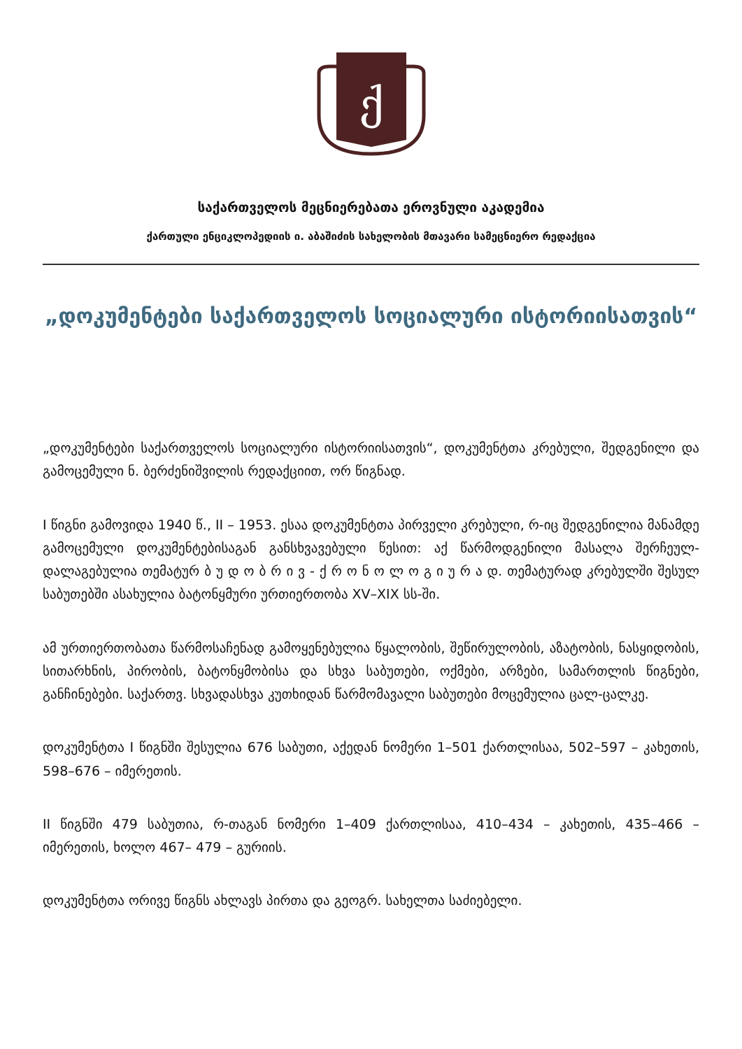ქ
საქართველოს მეცნიერებათა ეროვნული აკადემია
ქართული ენციკლოპედიის ი. აბაშიძის სახელობის მთავარი სამეცნიერო რედაქცია
„დოკუმენტები საქართველოს სოციალური ისტორიისათვის“
„დოკუმენტები საქართველოს სოციალური ისტორიისათვის“, დოკუმენტთა კრებული, შედგენილი და გამოცემული ნ. ბერძენიშვილის რედაქციით, ორ წიგნად.
I წიგნი გამოვიდა 1940 წ., II – 1953. ესაა დოკუმენტთა პირველი კრებული, რ-იც შედგენილია მანამდე გამოცემული დოკუმენტებისაგან განსხვავებული წესით: აქ წარმოდგენილი მასალა შერჩეულ-დალაგებულია თემატურ ბ უ დ ო ბ რ ი ვ - ქ რ ო ნ ო ლ ო გ ი უ რ ა დ. თემატურად კრებულში შესულ საბუთებში ასახულია ბატონყმური ურთიერთობა XV–XIX სს-ში.
ამ ურთიერთობათა წარმოსაჩენად გამოყენებულია წყალობის, შეწირულობის, აზატობის, ნასყიდობის, სითარხნის, პირობის, ბატონყმობისა და სხვა საბუთები, ოქმები, არზები, სამართლის წიგნები, განჩინებები. საქართვ. სხვადასხვა კუთხიდან წარმომავალი საბუთები მოცემულია ცალ-ცალკე.
დოკუმენტთა I წიგნში შესულია 676 საბუთი, აქედან ნომერი 1–501 ქართლისაა, 502–597 – კახეთის, 598–676 – იმერეთის.
II წიგნში 479 საბუთია, რ-თაგან ნომერი 1–409 ქართლისაა, 410–434 – კახეთის, 435–466 – იმერეთის, ხოლო 467– 479 – გურიის.
დოკუმენტთა ორივე წიგნს ახლავს პირთა და გეოგრ. სახელთა საძიებელი.